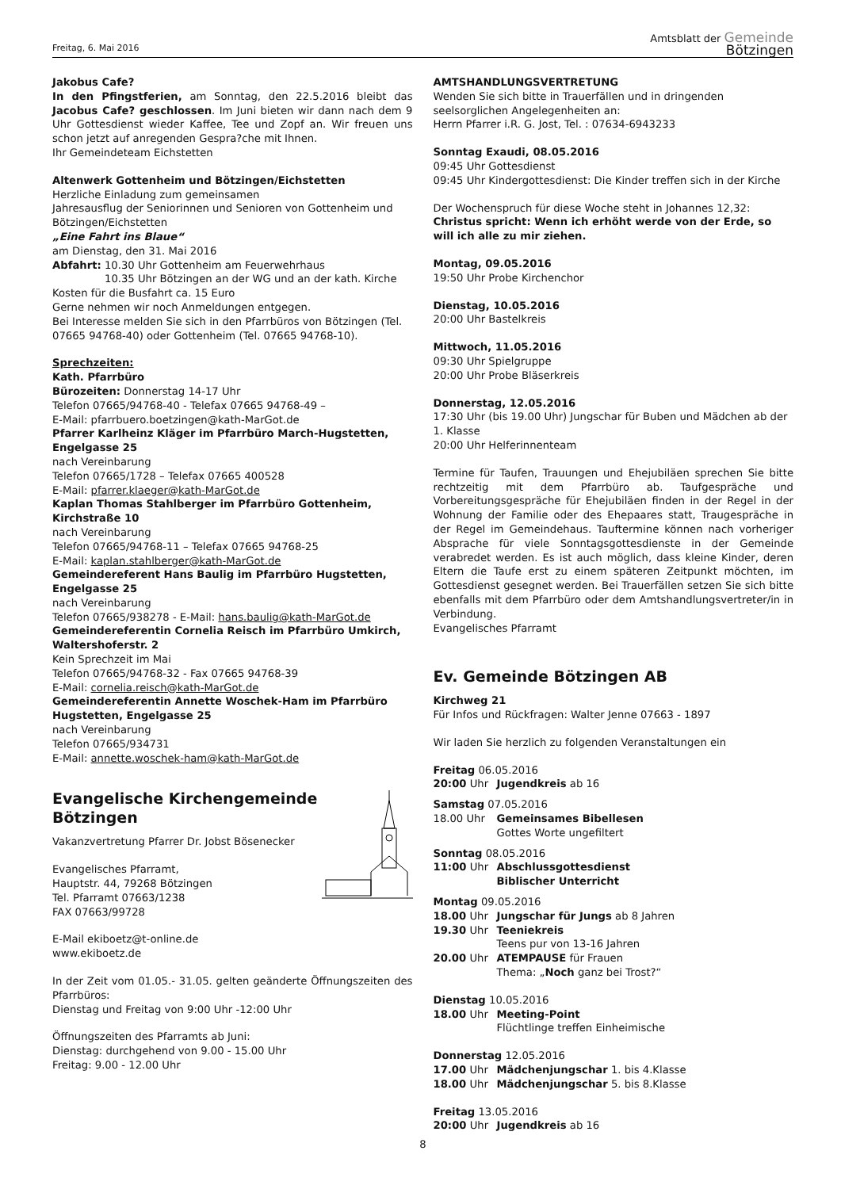Freitag, 6. Mai 2016 Amtsblatt der Gemeinde
Bötzingen
Jakobus Cafe?
In den Pfingstferien, am Sonntag, den 22.5.2016 bleibt das Jacobus Cafe? geschlossen. Im Juni bieten wir dann nach dem 9 Uhr Gottesdienst wieder Kaffee, Tee und Zopf an. Wir freuen uns schon jetzt auf anregenden Gespra?che mit Ihnen.
Ihr Gemeindeteam Eichstetten
Altenwerk Gottenheim und Bötzingen/Eichstetten
Herzliche Einladung zum gemeinsamen
Jahresausflug der Seniorinnen und Senioren von Gottenheim und Bötzingen/Eichstetten
„Eine Fahrt ins Blaue“
am Dienstag, den 31. Mai 2016
Abfahrt: 10.30 Uhr Gottenheim am Feuerwehrhaus
10.35 Uhr Bötzingen an der WG und an der kath. Kirche
Kosten für die Busfahrt ca. 15 Euro
Gerne nehmen wir noch Anmeldungen entgegen.
Bei Interesse melden Sie sich in den Pfarrbüros von Bötzingen (Tel. 07665 94768-40) oder Gottenheim (Tel. 07665 94768-10).
Sprechzeiten:
Kath. Pfarrbüro
Bürozeiten: Donnerstag 14-17 Uhr
Telefon 07665/94768-40 - Telefax 07665 94768-49 –
E-Mail: pfarrbuero.boetzingen@kath-MarGot.de
Pfarrer Karlheinz Kläger im Pfarrbüro March-Hugstetten, Engelgasse 25
nach Vereinbarung
Telefon 07665/1728 – Telefax 07665 400528
E-Mail: pfarrer.klaeger@kath-MarGot.de
Kaplan Thomas Stahlberger im Pfarrbüro Gottenheim, Kirchstraße 10
nach Vereinbarung
Telefon 07665/94768-11 – Telefax 07665 94768-25
E-Mail: kaplan.stahlberger@kath-MarGot.de
Gemeindereferent Hans Baulig im Pfarrbüro Hugstetten, Engelgasse 25
nach Vereinbarung
Telefon 07665/938278 - E-Mail: hans.baulig@kath-MarGot.de
Gemeindereferentin Cornelia Reisch im Pfarrbüro Umkirch, Waltershoferstr. 2
Kein Sprechzeit im Mai
Telefon 07665/94768-32 - Fax 07665 94768-39
E-Mail: cornelia.reisch@kath-MarGot.de
Gemeindereferentin Annette Woschek-Ham im Pfarrbüro Hugstetten, Engelgasse 25
nach Vereinbarung
Telefon 07665/934731
E-Mail: annette.woschek-ham@kath-MarGot.de
Evangelische Kirchengemeinde
Bötzingen
Vakanzvertretung Pfarrer Dr. Jobst Bösenecker
Evangelisches Pfarramt,
Hauptstr. 44, 79268 Bötzingen
Tel. Pfarramt 07663/1238
FAX 07663/99728
E-Mail ekiboetz@t-online.de
www.ekiboetz.de
In der Zeit vom 01.05.- 31.05. gelten geänderte Öffnungszeiten des Pfarrbüros:
Dienstag und Freitag von 9:00 Uhr -12:00 Uhr
Öffnungszeiten des Pfarramts ab Juni:
Dienstag: durchgehend von 9.00 - 15.00 Uhr
Freitag: 9.00 - 12.00 Uhr
AMTSHANDLUNGSVERTRETUNG
Wenden Sie sich bitte in Trauerfällen und in dringenden seelsorglichen Angelegenheiten an:
Herrn Pfarrer i.R. G. Jost, Tel. : 07634-6943233
Sonntag Exaudi, 08.05.2016
09:45 Uhr Gottesdienst
09:45 Uhr Kindergottesdienst: Die Kinder treffen sich in der Kirche
Der Wochenspruch für diese Woche steht in Johannes 12,32:
Christus spricht: Wenn ich erhöht werde von der Erde, so will ich alle zu mir ziehen.
Montag, 09.05.2016
19:50 Uhr Probe Kirchenchor
Dienstag, 10.05.2016
20:00 Uhr Bastelkreis
Mittwoch, 11.05.2016
09:30 Uhr Spielgruppe
20:00 Uhr Probe Bläserkreis
Donnerstag, 12.05.2016
17:30 Uhr (bis 19.00 Uhr) Jungschar für Buben und Mädchen ab der 1. Klasse
20:00 Uhr Helferinnenteam
Termine für Taufen, Trauungen und Ehejubiläen sprechen Sie bitte rechtzeitig mit dem Pfarrbüro ab. Taufgespräche und Vorbereitungsgespräche für Ehejubiläen finden in der Regel in der Wohnung der Familie oder des Ehepaares statt, Traugespräche in der Regel im Gemeindehaus. Tauftermine können nach vorheriger Absprache für viele Sonntagsgottesdienste in der Gemeinde verabredet werden. Es ist auch möglich, dass kleine Kinder, deren Eltern die Taufe erst zu einem späteren Zeitpunkt möchten, im Gottesdienst gesegnet werden. Bei Trauerfällen setzen Sie sich bitte ebenfalls mit dem Pfarrbüro oder dem Amtshandlungsvertreter/in in Verbindung.
Evangelisches Pfarramt
Ev. Gemeinde Bötzingen AB
Kirchweg 21
Für Infos und Rückfragen: Walter Jenne 07663 - 1897
Wir laden Sie herzlich zu folgenden Veranstaltungen ein
Freitag 06.05.2016
20:00 Uhr Jugendkreis ab 16
Samstag 07.05.2016
18.00 Uhr Gemeinsames Bibellesen
Gottes Worte ungefiltert
Sonntag 08.05.2016
11:00 Uhr Abschlussgottesdienst
Biblischer Unterricht
Montag 09.05.2016
18.00 Uhr Jungschar für Jungs ab 8 Jahren
19.30 Uhr Teeniekreis
Teens pur von 13-16 Jahren
20.00 Uhr ATEMPAUSE für Frauen
Thema: „Noch ganz bei Trost?“
Dienstag 10.05.2016
18.00 Uhr Meeting-Point
Flüchtlinge treffen Einheimische
Donnerstag 12.05.2016
17.00 Uhr Mädchenjungschar 1. bis 4.Klasse
18.00 Uhr Mädchenjungschar 5. bis 8.Klasse
Freitag 13.05.2016
20:00 Uhr Jugendkreis ab 16
8